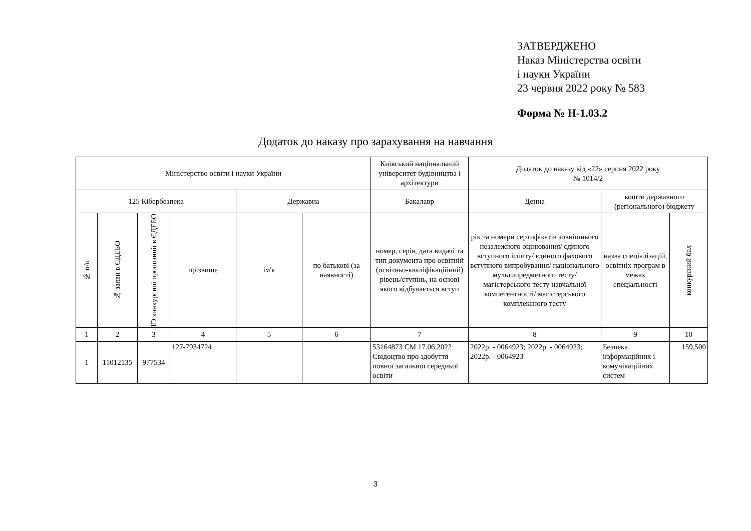ЗАТВЕРДЖЕНО
Наказ Міністерства освіти
і науки України
23 червня 2022 року № 583
Форма № Н-1.03.2
Додаток до наказу про зарахування на навчання
| Міністерство освіти і науки України | | | | | | Київський національний університет будівництва і архітектури | Додаток до наказу від «22» серпня 2022 року № 1014/2 | | |
| 125 Кібербезпека | | | | Державна | | Бакалавр | Денна | кошти державного (регіонального) бюджету | |
| № п/п | № заяви в ЄДЕБО | ID конкурсної пропозиції в ЄДЕБО | прізвище | ім'я | по батькові (за наявності) | номер, серія, дата видачі та тип документа про освітній (освітньо-кваліфікаційний) рівень/ступінь, на основі якого відбувається вступ | рік та номери сертифікатів зовнішнього незалежного оцінювання/ єдиного вступного іспиту/ єдиного фахового вступного випробування/ національного мультипредметного тесту/ магістерського тесту навчальної компетентності/ магістерського комплексного тесту | назва спеціалізацій, освітніх програм в межах спеціальності | конкурсний бал |
| 1 | 2 | 3 | 4 | 5 | 6 | 7 | 8 | 9 | 10 |
| 1 | 11012135 | 977534 | 127-7934724 | | | 53164873 СМ 17.06.2022 Свідоцтво про здобуття повної загальної середньої освіти | 2022р. - 0064923; 2022р. - 0064923; 2022р. - 0064923 | Безпека інформаційних і комунікаційних систем | 159,500 |
3